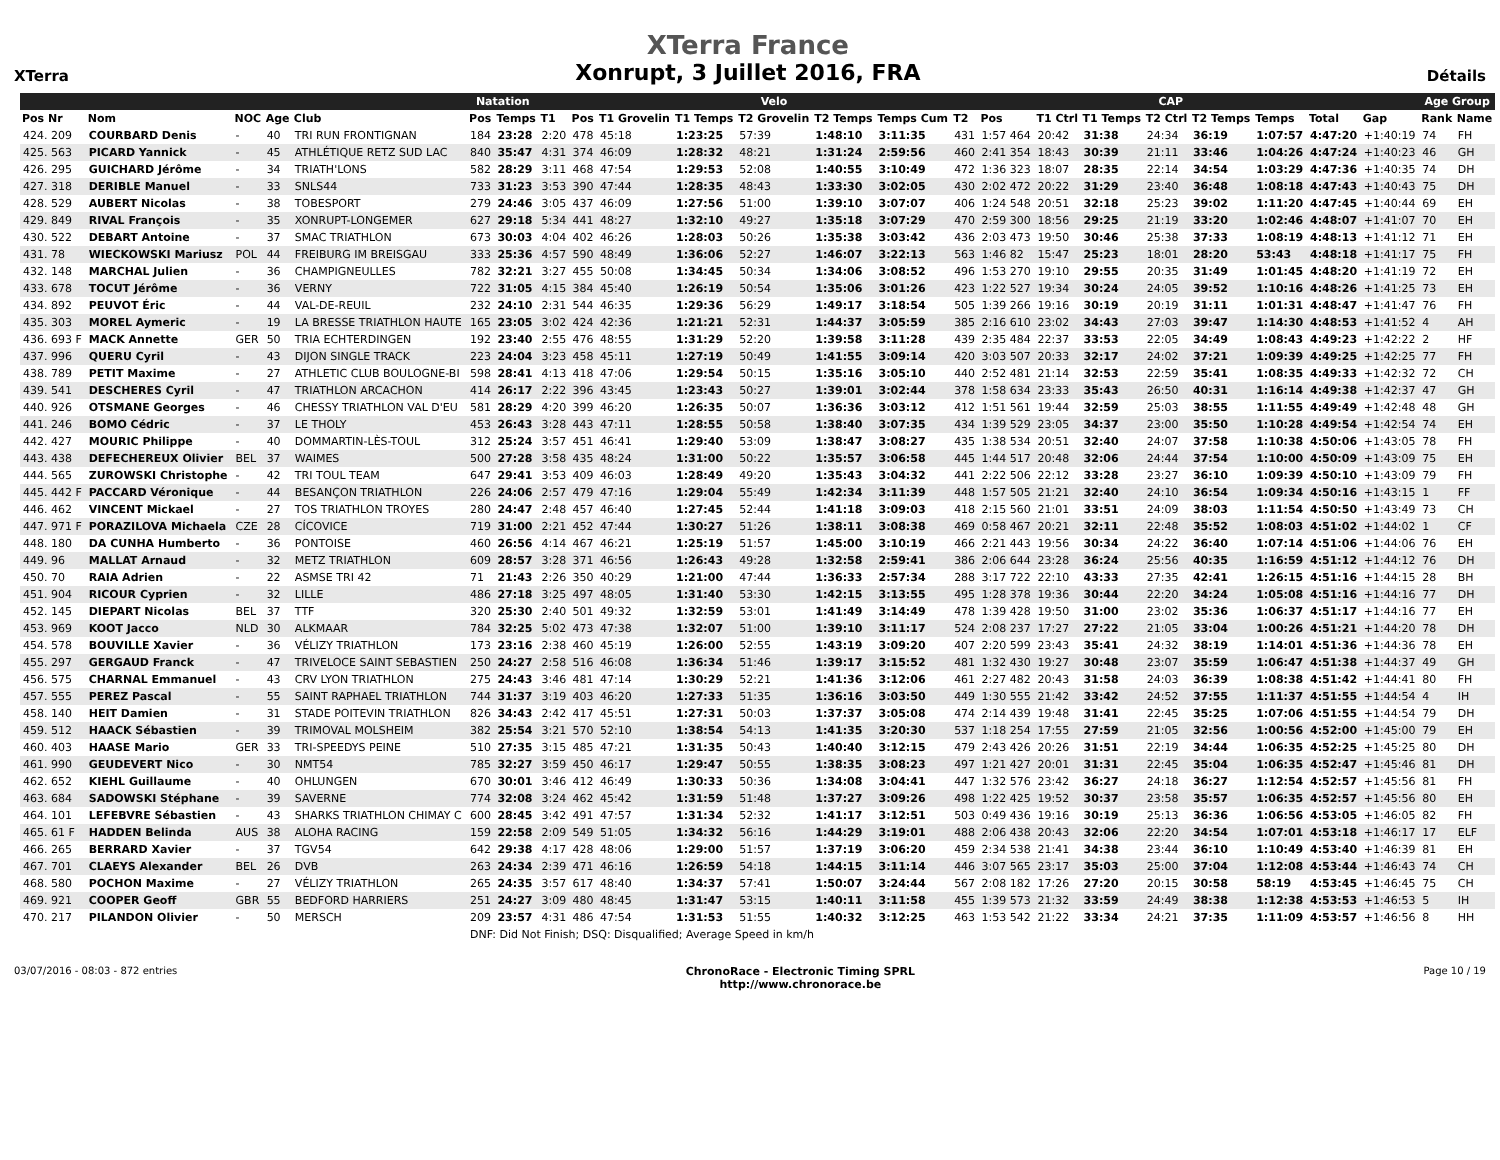XTerra
XTerra France
Xonrupt, 3 Juillet 2016, FRA
Détails
| | | | | | Natation | | | | Velo | | | | | | | CAP | | | | | | | Age Group | |
| --- | --- | --- | --- | --- | --- | --- | --- | --- | --- | --- | --- | --- | --- | --- | --- | --- | --- | --- | --- | --- | --- | --- | --- | --- |
| Pos Nr | Nom | NOC | Age | Club | Pos | Temps | T1 | Pos | T1 Grovelin | T1 Temps | T2 Grovelin | T2 Temps | Temps Cum | T2 | Pos | T1 Ctrl | T1 Temps | T2 Ctrl | T2 Temps | Temps | Total | Gap | Rank | Name |
| 424. 209 | COURBARD Denis | - | 40 | TRI RUN FRONTIGNAN | 184 | 23:28 | 2:20 | 478 | 45:18 | 1:23:25 | 57:39 | 1:48:10 | 3:11:35 | 431 | 1:57 464 | 20:42 | 31:38 | 24:34 | 36:19 | 1:07:57 | 4:47:20 | +1:40:19 | 74 | FH |
| 425. 563 | PICARD Yannick | - | 45 | ATHLÉTIQUE RETZ SUD LAC | 840 | 35:47 | 4:31 | 374 | 46:09 | 1:28:32 | 48:21 | 1:31:24 | 2:59:56 | 460 | 2:41 354 | 18:43 | 30:39 | 21:11 | 33:46 | 1:04:26 | 4:47:24 | +1:40:23 | 46 | GH |
| 426. 295 | GUICHARD Jérôme | - | 34 | TRIATH'LONS | 582 | 28:29 | 3:11 | 468 | 47:54 | 1:29:53 | 52:08 | 1:40:55 | 3:10:49 | 472 | 1:36 323 | 18:07 | 28:35 | 22:14 | 34:54 | 1:03:29 | 4:47:36 | +1:40:35 | 74 | DH |
| 427. 318 | DERIBLE Manuel | - | 33 | SNLS44 | 733 | 31:23 | 3:53 | 390 | 47:44 | 1:28:35 | 48:43 | 1:33:30 | 3:02:05 | 430 | 2:02 472 | 20:22 | 31:29 | 23:40 | 36:48 | 1:08:18 | 4:47:43 | +1:40:43 | 75 | DH |
| 428. 529 | AUBERT Nicolas | - | 38 | TOBESPORT | 279 | 24:46 | 3:05 | 437 | 46:09 | 1:27:56 | 51:00 | 1:39:10 | 3:07:07 | 406 | 1:24 548 | 20:51 | 32:18 | 25:23 | 39:02 | 1:11:20 | 4:47:45 | +1:40:44 | 69 | EH |
| 429. 849 | RIVAL François | - | 35 | XONRUPT-LONGEMER | 627 | 29:18 | 5:34 | 441 | 48:27 | 1:32:10 | 49:27 | 1:35:18 | 3:07:29 | 470 | 2:59 300 | 18:56 | 29:25 | 21:19 | 33:20 | 1:02:46 | 4:48:07 | +1:41:07 | 70 | EH |
| 430. 522 | DEBART Antoine | - | 37 | SMAC TRIATHLON | 673 | 30:03 | 4:04 | 402 | 46:26 | 1:28:03 | 50:26 | 1:35:38 | 3:03:42 | 436 | 2:03 473 | 19:50 | 30:46 | 25:38 | 37:33 | 1:08:19 | 4:48:13 | +1:41:12 | 71 | EH |
| 431. 78 | WIECKOWSKI Mariusz | POL | 44 | FREIBURG IM BREISGAU | 333 | 25:36 | 4:57 | 590 | 48:49 | 1:36:06 | 52:27 | 1:46:07 | 3:22:13 | 563 | 1:46 82 | 15:47 | 25:23 | 18:01 | 28:20 | 53:43 | 4:48:18 | +1:41:17 | 75 | FH |
| 432. 148 | MARCHAL Julien | - | 36 | CHAMPIGNEULLES | 782 | 32:21 | 3:27 | 455 | 50:08 | 1:34:45 | 50:34 | 1:34:06 | 3:08:52 | 496 | 1:53 270 | 19:10 | 29:55 | 20:35 | 31:49 | 1:01:45 | 4:48:20 | +1:41:19 | 72 | EH |
| 433. 678 | TOCUT Jérôme | - | 36 | VERNY | 722 | 31:05 | 4:15 | 384 | 45:40 | 1:26:19 | 50:54 | 1:35:06 | 3:01:26 | 423 | 1:22 527 | 19:34 | 30:24 | 24:05 | 39:52 | 1:10:16 | 4:48:26 | +1:41:25 | 73 | EH |
| 434. 892 | PEUVOT Éric | - | 44 | VAL-DE-REUIL | 232 | 24:10 | 2:31 | 544 | 46:35 | 1:29:36 | 56:29 | 1:49:17 | 3:18:54 | 505 | 1:39 266 | 19:16 | 30:19 | 20:19 | 31:11 | 1:01:31 | 4:48:47 | +1:41:47 | 76 | FH |
| 435. 303 | MOREL Aymeric | - | 19 | LA BRESSE TRIATHLON HAUTE | 165 | 23:05 | 3:02 | 424 | 42:36 | 1:21:21 | 52:31 | 1:44:37 | 3:05:59 | 385 | 2:16 610 | 23:02 | 34:43 | 27:03 | 39:47 | 1:14:30 | 4:48:53 | +1:41:52 | 4 | AH |
| 436. 693 F | MACK Annette | GER | 50 | TRIA ECHTERDINGEN | 192 | 23:40 | 2:55 | 476 | 48:55 | 1:31:29 | 52:20 | 1:39:58 | 3:11:28 | 439 | 2:35 484 | 22:37 | 33:53 | 22:05 | 34:49 | 1:08:43 | 4:49:23 | +1:42:22 | 2 | HF |
| 437. 996 | QUERU Cyril | - | 43 | DIJON SINGLE TRACK | 223 | 24:04 | 3:23 | 458 | 45:11 | 1:27:19 | 50:49 | 1:41:55 | 3:09:14 | 420 | 3:03 507 | 20:33 | 32:17 | 24:02 | 37:21 | 1:09:39 | 4:49:25 | +1:42:25 | 77 | FH |
| 438. 789 | PETIT Maxime | - | 27 | ATHLETIC CLUB BOULOGNE-BI | 598 | 28:41 | 4:13 | 418 | 47:06 | 1:29:54 | 50:15 | 1:35:16 | 3:05:10 | 440 | 2:52 481 | 21:14 | 32:53 | 22:59 | 35:41 | 1:08:35 | 4:49:33 | +1:42:32 | 72 | CH |
| 439. 541 | DESCHERES Cyril | - | 47 | TRIATHLON ARCACHON | 414 | 26:17 | 2:22 | 396 | 43:45 | 1:23:43 | 50:27 | 1:39:01 | 3:02:44 | 378 | 1:58 634 | 23:33 | 35:43 | 26:50 | 40:31 | 1:16:14 | 4:49:38 | +1:42:37 | 47 | GH |
| 440. 926 | OTSMANE Georges | - | 46 | CHESSY TRIATHLON VAL D'EU | 581 | 28:29 | 4:20 | 399 | 46:20 | 1:26:35 | 50:07 | 1:36:36 | 3:03:12 | 412 | 1:51 561 | 19:44 | 32:59 | 25:03 | 38:55 | 1:11:55 | 4:49:49 | +1:42:48 | 48 | GH |
| 441. 246 | BOMO Cédric | - | 37 | LE THOLY | 453 | 26:43 | 3:28 | 443 | 47:11 | 1:28:55 | 50:58 | 1:38:40 | 3:07:35 | 434 | 1:39 529 | 23:05 | 34:37 | 23:00 | 35:50 | 1:10:28 | 4:49:54 | +1:42:54 | 74 | EH |
| 442. 427 | MOURIC Philippe | - | 40 | DOMMARTIN-LÈS-TOUL | 312 | 25:24 | 3:57 | 451 | 46:41 | 1:29:40 | 53:09 | 1:38:47 | 3:08:27 | 435 | 1:38 534 | 20:51 | 32:40 | 24:07 | 37:58 | 1:10:38 | 4:50:06 | +1:43:05 | 78 | FH |
| 443. 438 | DEFECHEREUX Olivier | BEL | 37 | WAIMES | 500 | 27:28 | 3:58 | 435 | 48:24 | 1:31:00 | 50:22 | 1:35:57 | 3:06:58 | 445 | 1:44 517 | 20:48 | 32:06 | 24:44 | 37:54 | 1:10:00 | 4:50:09 | +1:43:09 | 75 | EH |
| 444. 565 | ZUROWSKI Christophe | - | 42 | TRI TOUL TEAM | 647 | 29:41 | 3:53 | 409 | 46:03 | 1:28:49 | 49:20 | 1:35:43 | 3:04:32 | 441 | 2:22 506 | 22:12 | 33:28 | 23:27 | 36:10 | 1:09:39 | 4:50:10 | +1:43:09 | 79 | FH |
| 445. 442 F | PACCARD Véronique | - | 44 | BESANÇON TRIATHLON | 226 | 24:06 | 2:57 | 479 | 47:16 | 1:29:04 | 55:49 | 1:42:34 | 3:11:39 | 448 | 1:57 505 | 21:21 | 32:40 | 24:10 | 36:54 | 1:09:34 | 4:50:16 | +1:43:15 | 1 | FF |
| 446. 462 | VINCENT Mickael | - | 27 | TOS TRIATHLON TROYES | 280 | 24:47 | 2:48 | 457 | 46:40 | 1:27:45 | 52:44 | 1:41:18 | 3:09:03 | 418 | 2:15 560 | 21:01 | 33:51 | 24:09 | 38:03 | 1:11:54 | 4:50:50 | +1:43:49 | 73 | CH |
| 447. 971 F | PORAZILOVA Michaela | CZE | 28 | CÍCOVICE | 719 | 31:00 | 2:21 | 452 | 47:44 | 1:30:27 | 51:26 | 1:38:11 | 3:08:38 | 469 | 0:58 467 | 20:21 | 32:11 | 22:48 | 35:52 | 1:08:03 | 4:51:02 | +1:44:02 | 1 | CF |
| 448. 180 | DA CUNHA Humberto | - | 36 | PONTOISE | 460 | 26:56 | 4:14 | 467 | 46:21 | 1:25:19 | 51:57 | 1:45:00 | 3:10:19 | 466 | 2:21 443 | 19:56 | 30:34 | 24:22 | 36:40 | 1:07:14 | 4:51:06 | +1:44:06 | 76 | EH |
| 449. 96 | MALLAT Arnaud | - | 32 | METZ TRIATHLON | 609 | 28:57 | 3:28 | 371 | 46:56 | 1:26:43 | 49:28 | 1:32:58 | 2:59:41 | 386 | 2:06 644 | 23:28 | 36:24 | 25:56 | 40:35 | 1:16:59 | 4:51:12 | +1:44:12 | 76 | DH |
| 450. 70 | RAIA Adrien | - | 22 | ASMSE TRI 42 | 71 | 21:43 | 2:26 | 350 | 40:29 | 1:21:00 | 47:44 | 1:36:33 | 2:57:34 | 288 | 3:17 722 | 22:10 | 43:33 | 27:35 | 42:41 | 1:26:15 | 4:51:16 | +1:44:15 | 28 | BH |
| 451. 904 | RICOUR Cyprien | - | 32 | LILLE | 486 | 27:18 | 3:25 | 497 | 48:05 | 1:31:40 | 53:30 | 1:42:15 | 3:13:55 | 495 | 1:28 378 | 19:36 | 30:44 | 22:20 | 34:24 | 1:05:08 | 4:51:16 | +1:44:16 | 77 | DH |
| 452. 145 | DIEPART Nicolas | BEL | 37 | TTF | 320 | 25:30 | 2:40 | 501 | 49:32 | 1:32:59 | 53:01 | 1:41:49 | 3:14:49 | 478 | 1:39 428 | 19:50 | 31:00 | 23:02 | 35:36 | 1:06:37 | 4:51:17 | +1:44:16 | 77 | EH |
| 453. 969 | KOOT Jacco | NLD | 30 | ALKMAAR | 784 | 32:25 | 5:02 | 473 | 47:38 | 1:32:07 | 51:00 | 1:39:10 | 3:11:17 | 524 | 2:08 237 | 17:27 | 27:22 | 21:05 | 33:04 | 1:00:26 | 4:51:21 | +1:44:20 | 78 | DH |
| 454. 578 | BOUVILLE Xavier | - | 36 | VÉLIZY TRIATHLON | 173 | 23:16 | 2:38 | 460 | 45:19 | 1:26:00 | 52:55 | 1:43:19 | 3:09:20 | 407 | 2:20 599 | 23:43 | 35:41 | 24:32 | 38:19 | 1:14:01 | 4:51:36 | +1:44:36 | 78 | EH |
| 455. 297 | GERGAUD Franck | - | 47 | TRIVELOCE SAINT SEBASTIEN | 250 | 24:27 | 2:58 | 516 | 46:08 | 1:36:34 | 51:46 | 1:39:17 | 3:15:52 | 481 | 1:32 430 | 19:27 | 30:48 | 23:07 | 35:59 | 1:06:47 | 4:51:38 | +1:44:37 | 49 | GH |
| 456. 575 | CHARNAL Emmanuel | - | 43 | CRV LYON TRIATHLON | 275 | 24:43 | 3:46 | 481 | 47:14 | 1:30:29 | 52:21 | 1:41:36 | 3:12:06 | 461 | 2:27 482 | 20:43 | 31:58 | 24:03 | 36:39 | 1:08:38 | 4:51:42 | +1:44:41 | 80 | FH |
| 457. 555 | PEREZ Pascal | - | 55 | SAINT RAPHAEL TRIATHLON | 744 | 31:37 | 3:19 | 403 | 46:20 | 1:27:33 | 51:35 | 1:36:16 | 3:03:50 | 449 | 1:30 555 | 21:42 | 33:42 | 24:52 | 37:55 | 1:11:37 | 4:51:55 | +1:44:54 | 4 | IH |
| 458. 140 | HEIT Damien | - | 31 | STADE POITEVIN TRIATHLON | 826 | 34:43 | 2:42 | 417 | 45:51 | 1:27:31 | 50:03 | 1:37:37 | 3:05:08 | 474 | 2:14 439 | 19:48 | 31:41 | 22:45 | 35:25 | 1:07:06 | 4:51:55 | +1:44:54 | 79 | DH |
| 459. 512 | HAACK Sébastien | - | 39 | TRIMOVAL MOLSHEIM | 382 | 25:54 | 3:21 | 570 | 52:10 | 1:38:54 | 54:13 | 1:41:35 | 3:20:30 | 537 | 1:18 254 | 17:55 | 27:59 | 21:05 | 32:56 | 1:00:56 | 4:52:00 | +1:45:00 | 79 | EH |
| 460. 403 | HAASE Mario | GER | 33 | TRI-SPEEDYS PEINE | 510 | 27:35 | 3:15 | 485 | 47:21 | 1:31:35 | 50:43 | 1:40:40 | 3:12:15 | 479 | 2:43 426 | 20:26 | 31:51 | 22:19 | 34:44 | 1:06:35 | 4:52:25 | +1:45:25 | 80 | DH |
| 461. 990 | GEUDEVERT Nico | - | 30 | NMT54 | 785 | 32:27 | 3:59 | 450 | 46:17 | 1:29:47 | 50:55 | 1:38:35 | 3:08:23 | 497 | 1:21 427 | 20:01 | 31:31 | 22:45 | 35:04 | 1:06:35 | 4:52:47 | +1:45:46 | 81 | DH |
| 462. 652 | KIEHL Guillaume | - | 40 | OHLUNGEN | 670 | 30:01 | 3:46 | 412 | 46:49 | 1:30:33 | 50:36 | 1:34:08 | 3:04:41 | 447 | 1:32 576 | 23:42 | 36:27 | 24:18 | 36:27 | 1:12:54 | 4:52:57 | +1:45:56 | 81 | FH |
| 463. 684 | SADOWSKI Stéphane | - | 39 | SAVERNE | 774 | 32:08 | 3:24 | 462 | 45:42 | 1:31:59 | 51:48 | 1:37:27 | 3:09:26 | 498 | 1:22 425 | 19:52 | 30:37 | 23:58 | 35:57 | 1:06:35 | 4:52:57 | +1:45:56 | 80 | EH |
| 464. 101 | LEFEBVRE Sébastien | - | 43 | SHARKS TRIATHLON CHIMAY C | 600 | 28:45 | 3:42 | 491 | 47:57 | 1:31:34 | 52:32 | 1:41:17 | 3:12:51 | 503 | 0:49 436 | 19:16 | 30:19 | 25:13 | 36:36 | 1:06:56 | 4:53:05 | +1:46:05 | 82 | FH |
| 465. 61 F | HADDEN Belinda | AUS | 38 | ALOHA RACING | 159 | 22:58 | 2:09 | 549 | 51:05 | 1:34:32 | 56:16 | 1:44:29 | 3:19:01 | 488 | 2:06 438 | 20:43 | 32:06 | 22:20 | 34:54 | 1:07:01 | 4:53:18 | +1:46:17 | 17 | ELF |
| 466. 265 | BERRARD Xavier | - | 37 | TGV54 | 642 | 29:38 | 4:17 | 428 | 48:06 | 1:29:00 | 51:57 | 1:37:19 | 3:06:20 | 459 | 2:34 538 | 21:41 | 34:38 | 23:44 | 36:10 | 1:10:49 | 4:53:40 | +1:46:39 | 81 | EH |
| 467. 701 | CLAEYS Alexander | BEL | 26 | DVB | 263 | 24:34 | 2:39 | 471 | 46:16 | 1:26:59 | 54:18 | 1:44:15 | 3:11:14 | 446 | 3:07 565 | 23:17 | 35:03 | 25:00 | 37:04 | 1:12:08 | 4:53:44 | +1:46:43 | 74 | CH |
| 468. 580 | POCHON Maxime | - | 27 | VÉLIZY TRIATHLON | 265 | 24:35 | 3:57 | 617 | 48:40 | 1:34:37 | 57:41 | 1:50:07 | 3:24:44 | 567 | 2:08 182 | 17:26 | 27:20 | 20:15 | 30:58 | 58:19 | 4:53:45 | +1:46:45 | 75 | CH |
| 469. 921 | COOPER Geoff | GBR | 55 | BEDFORD HARRIERS | 251 | 24:27 | 3:09 | 480 | 48:45 | 1:31:47 | 53:15 | 1:40:11 | 3:11:58 | 455 | 1:39 573 | 21:32 | 33:59 | 24:49 | 38:38 | 1:12:38 | 4:53:53 | +1:46:53 | 5 | IH |
| 470. 217 | PILANDON Olivier | - | 50 | MERSCH | 209 | 23:57 | 4:31 | 486 | 47:54 | 1:31:53 | 51:55 | 1:40:32 | 3:12:25 | 463 | 1:53 542 | 21:22 | 33:34 | 24:21 | 37:35 | 1:11:09 | 4:53:57 | +1:46:56 | 8 | HH |
| | | | | | DNF: Did Not Finish; DSQ: Disqualified; Average Speed in km/h | | | | | | | | | | | | | | | | | | | |
03/07/2016 - 08:03 - 872 entries
ChronoRace - Electronic Timing SPRL
http://www.chronorace.be
Page 10 / 19